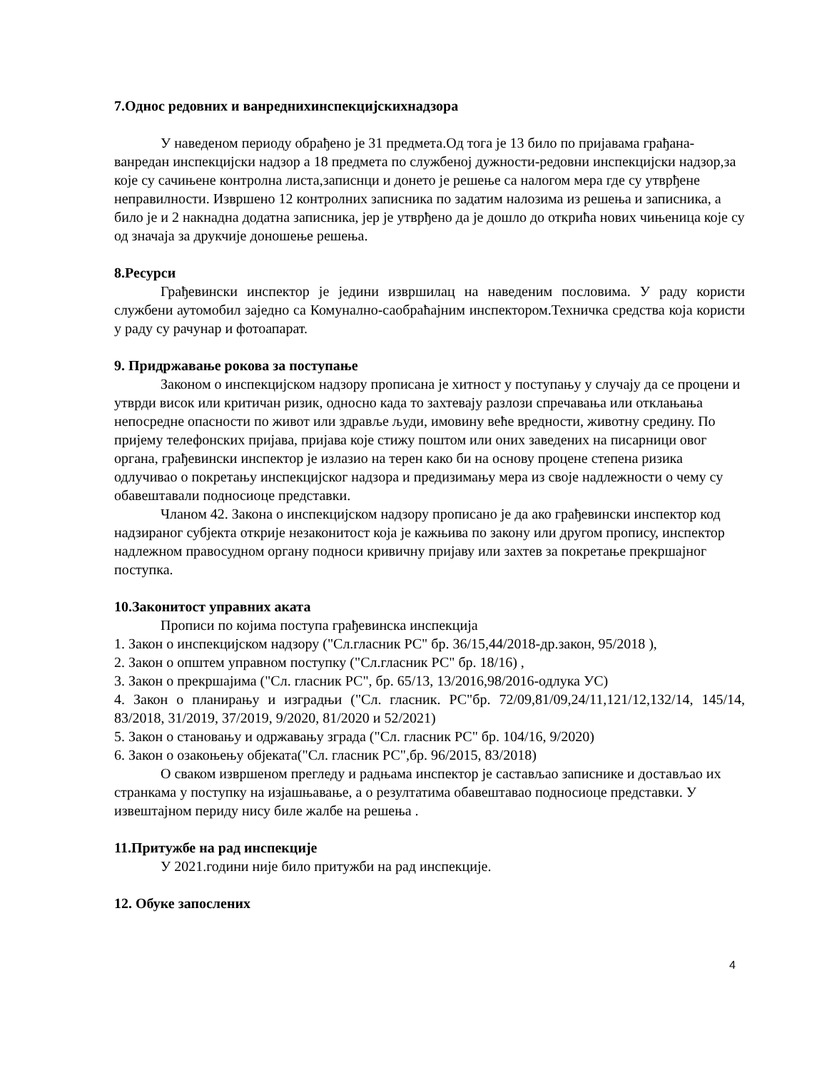7.Однос редовних и ванреднихинспекцијскихнадзора
У наведеном периоду обрађено је 31 предмета.Од тога је 13 било по пријавама грађана-ванредан инспекцијски надзор а 18 предмета по службеној дужности-редовни инспекцијски надзор,за које су сачињене контролна листа,записнци и донето је решење са налогом мера где су утврђене неправилности. Извршено 12 контролних записника по задатим налозима из решења и записника, а било је и 2 накнадна додатна записника, јер је утврђено да је дошло до открића нових чињеница које су од значаја за друкчије доношење решења.
8.Ресурси
Грађевински инспектор је једини извршилац на наведеним пословима. У раду користи службени аутомобил заједно са Комунално-саобраћајним инспектором.Техничка средства која користи у раду су рачунар и фотоапарат.
9. Придржавање рокова за поступање
Законом о инспекцијском надзору прописана је хитност у поступању у случају да се процени и утврди висок или критичан ризик, односно када то захтевају разлози спречавања или отклањања непосредне опасности по живот или здравље људи, имовину веће вредности, животну средину. По пријему телефонских пријава, пријава које стижу поштом или оних заведених на писарници овог органа, грађевински инспектор је излазио на терен како би на основу процене степена ризика одлучивао о покретању инспекцијског надзора и предизимању мера из своје надлежности о чему су обавештавали подносиоце представки.
Чланом 42. Закона о инспекцијском надзору прописано је да ако грађевински инспектор код надзираног субјекта открије незаконитост која је кажњива по закону или другом пропису, инспектор надлежном правосудном органу подноси кривичну пријаву или захтев за покретање прекршајног поступка.
10.Законитост управних аката
Прописи по којима поступа грађевинска инспекција
1. Закон о инспекцијском надзору ("Сл.гласник РС" бр. 36/15,44/2018-др.закон, 95/2018 ),
2. Закон о општем управном поступку ("Сл.гласник РС" бр. 18/16) ,
3. Закон о прекршајима ("Сл. гласник РС", бр. 65/13, 13/2016,98/2016-одлука УС)
4. Закон о планирању и изградњи ("Сл. гласник. РС"бр. 72/09,81/09,24/11,121/12,132/14, 145/14, 83/2018, 31/2019, 37/2019, 9/2020, 81/2020 и 52/2021)
5. Закон о становању и одржавању зграда ("Сл. гласник РС" бр. 104/16, 9/2020)
6. Закон о озакоњењу објеката("Сл. гласник РС",бр. 96/2015, 83/2018)
О сваком извршеном прегледу и радњама инспектор је састављао записнике и достављао их странкама у поступку на изјашњавање, а о резултатима обавештавао подносиоце представки. У извештајном периду нису биле жалбе на решења .
11.Притужбе на рад инспекције
У 2021.години није било притужби на рад инспекције.
12. Обуке запослених
4